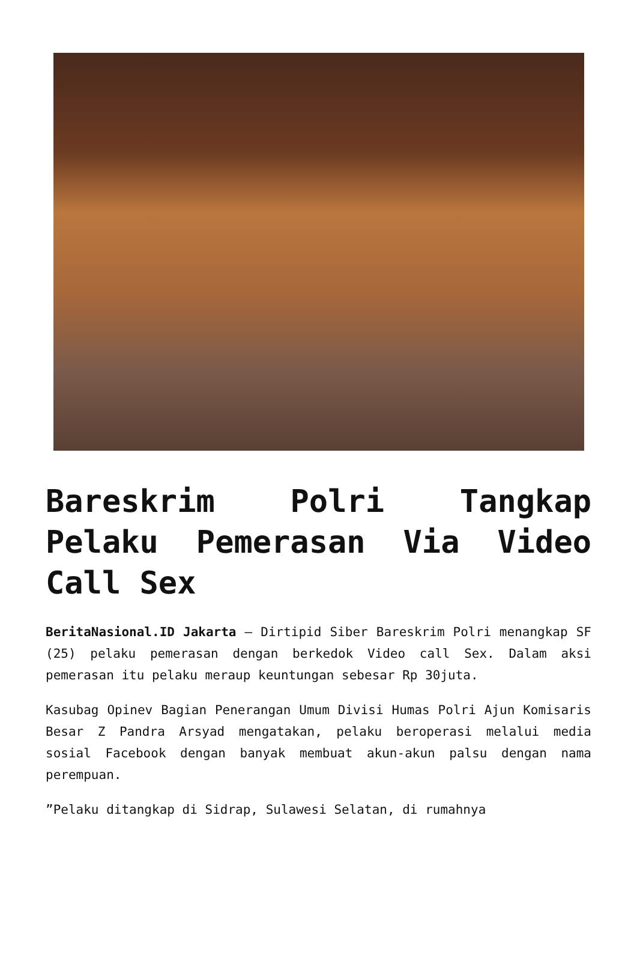Bareskrim Polri Tangkap Pelaku Pemerasan Via Video Call Sex
BeritaNasional.ID Jakarta – Dirtipid Siber Bareskrim Polri menangkap SF (25) pelaku pemerasan dengan berkedok Video call Sex. Dalam aksi pemerasan itu pelaku meraup keuntungan sebesar Rp 30juta.
Kasubag Opinev Bagian Penerangan Umum Divisi Humas Polri Ajun Komisaris Besar Z Pandra Arsyad mengatakan, pelaku beroperasi melalui media sosial Facebook dengan banyak membuat akun-akun palsu dengan nama perempuan.
”Pelaku ditangkap di Sidrap, Sulawesi Selatan, di rumahnya